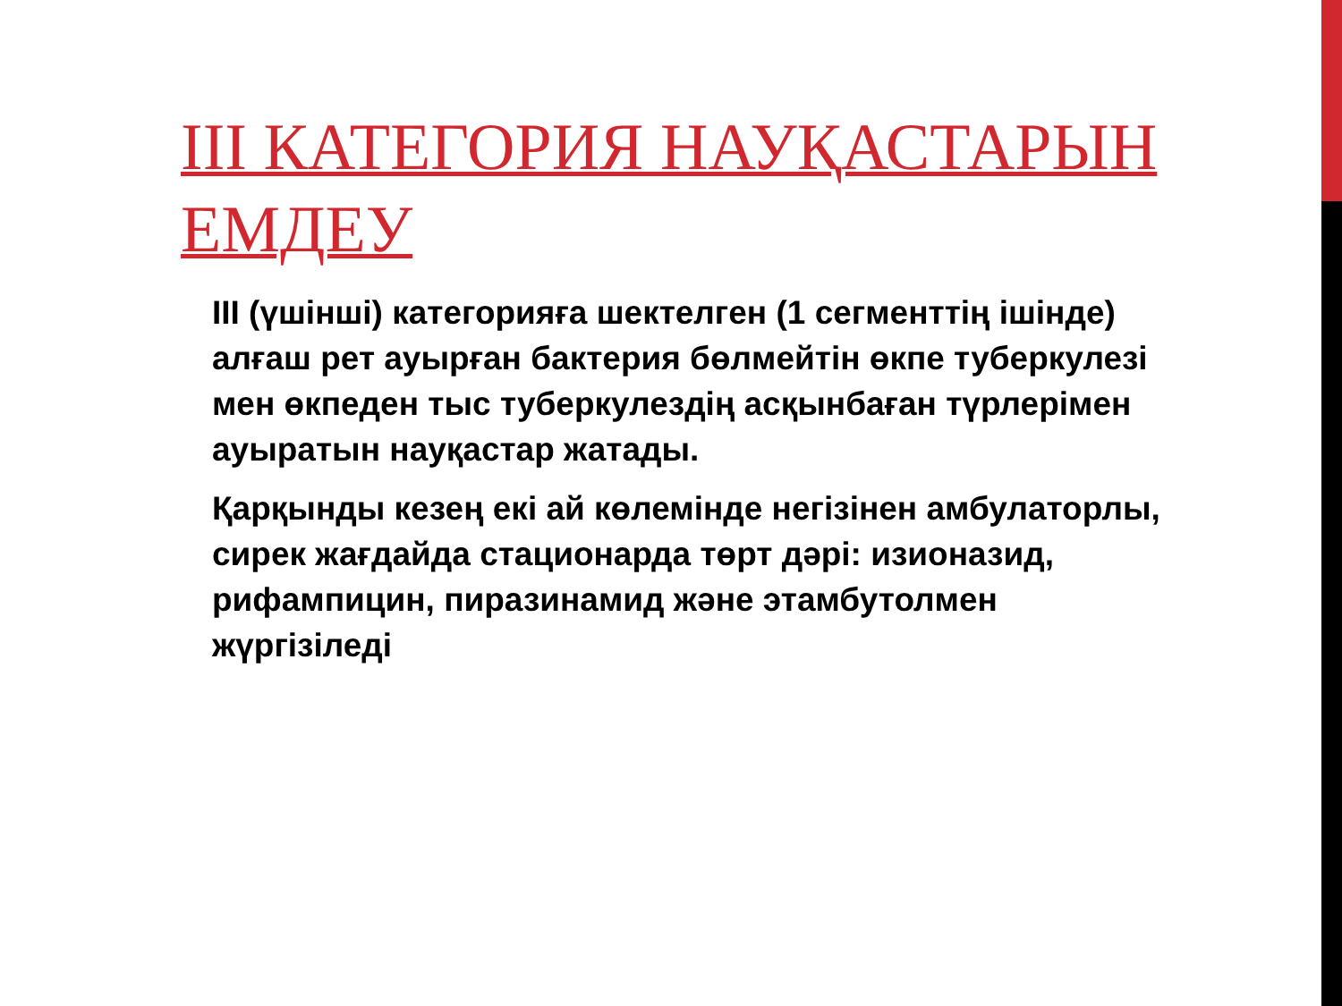III КАТЕГОРИЯ НАУҚАСТАРЫН ЕМДЕУ
III (үшінші) категорияға шектелген (1 сегменттің ішінде) алғаш рет ауырған бактерия бөлмейтін өкпе туберкулезі мен өкпеден тыс туберкулездің асқынбаған түрлерімен ауыратын науқастар жатады.
Қарқынды кезең екі ай көлемінде негізінен амбулаторлы, сирек жағдайда стационарда төрт дәрі: изионазид, рифампицин, пиразинамид және этамбутолмен жүргізіледі